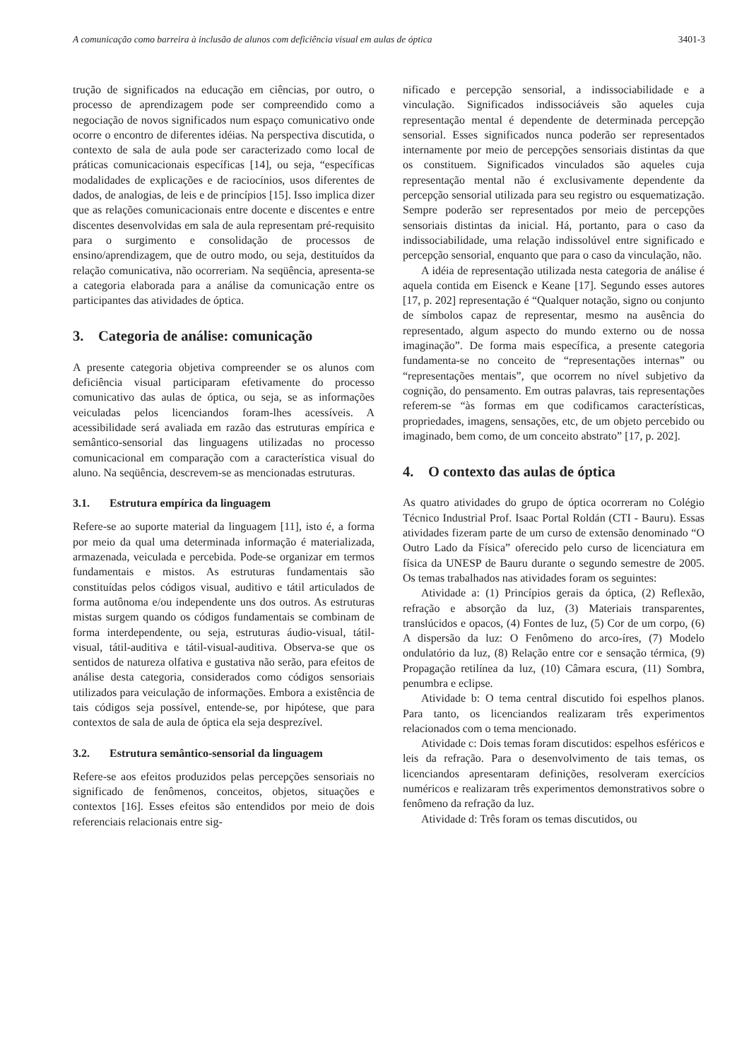A comunicação como barreira à inclusão de alunos com deficiência visual em aulas de óptica 3401-3
trução de significados na educação em ciências, por outro, o processo de aprendizagem pode ser compreendido como a negociação de novos significados num espaço comunicativo onde ocorre o encontro de diferentes idéias. Na perspectiva discutida, o contexto de sala de aula pode ser caracterizado como local de práticas comunicacionais específicas [14], ou seja, “específicas modalidades de explicações e de raciocínios, usos diferentes de dados, de analogias, de leis e de princípios [15]. Isso implica dizer que as relações comunicacionais entre docente e discentes e entre discentes desenvolvidas em sala de aula representam pré-requisito para o surgimento e consolidação de processos de ensino/aprendizagem, que de outro modo, ou seja, destituídos da relação comunicativa, não ocorreriam. Na seqüência, apresenta-se a categoria elaborada para a análise da comunicação entre os participantes das atividades de óptica.
3. Categoria de análise: comunicação
A presente categoria objetiva compreender se os alunos com deficiência visual participaram efetivamente do processo comunicativo das aulas de óptica, ou seja, se as informações veiculadas pelos licenciandos foram-lhes acessíveis. A acessibilidade será avaliada em razão das estruturas empírica e semântico-sensorial das linguagens utilizadas no processo comunicacional em comparação com a característica visual do aluno. Na seqüência, descrevem-se as mencionadas estruturas.
3.1. Estrutura empírica da linguagem
Refere-se ao suporte material da linguagem [11], isto é, a forma por meio da qual uma determinada informação é materializada, armazenada, veiculada e percebida. Pode-se organizar em termos fundamentais e mistos. As estruturas fundamentais são constituídas pelos códigos visual, auditivo e tátil articulados de forma autônoma e/ou independente uns dos outros. As estruturas mistas surgem quando os códigos fundamentais se combinam de forma interdependente, ou seja, estruturas áudio-visual, tátil-visual, tátil-auditiva e tátil-visual-auditiva. Observa-se que os sentidos de natureza olfativa e gustativa não serão, para efeitos de análise desta categoria, considerados como códigos sensoriais utilizados para veiculação de informações. Embora a existência de tais códigos seja possível, entende-se, por hipótese, que para contextos de sala de aula de óptica ela seja desprezível.
3.2. Estrutura semântico-sensorial da linguagem
Refere-se aos efeitos produzidos pelas percepções sensoriais no significado de fenômenos, conceitos, objetos, situações e contextos [16]. Esses efeitos são entendidos por meio de dois referenciais relacionais entre sig-
nificado e percepção sensorial, a indissociabilidade e a vinculação. Significados indissociáveis são aqueles cuja representação mental é dependente de determinada percepção sensorial. Esses significados nunca poderão ser representados internamente por meio de percepções sensoriais distintas da que os constituem. Significados vinculados são aqueles cuja representação mental não é exclusivamente dependente da percepção sensorial utilizada para seu registro ou esquematização. Sempre poderão ser representados por meio de percepções sensoriais distintas da inicial. Há, portanto, para o caso da indissociabilidade, uma relação indissolúvel entre significado e percepção sensorial, enquanto que para o caso da vinculação, não.
A idéia de representação utilizada nesta categoria de análise é aquela contida em Eisenck e Keane [17]. Segundo esses autores [17, p. 202] representação é “Qualquer notação, signo ou conjunto de símbolos capaz de representar, mesmo na ausência do representado, algum aspecto do mundo externo ou de nossa imaginação”. De forma mais específica, a presente categoria fundamenta-se no conceito de “representações internas” ou “representações mentais”, que ocorrem no nível subjetivo da cognição, do pensamento. Em outras palavras, tais representações referem-se “às formas em que codificamos características, propriedades, imagens, sensações, etc, de um objeto percebido ou imaginado, bem como, de um conceito abstrato” [17, p. 202].
4. O contexto das aulas de óptica
As quatro atividades do grupo de óptica ocorreram no Colégio Técnico Industrial Prof. Isaac Portal Roldán (CTI - Bauru). Essas atividades fizeram parte de um curso de extensão denominado “O Outro Lado da Física” oferecido pelo curso de licenciatura em física da UNESP de Bauru durante o segundo semestre de 2005. Os temas trabalhados nas atividades foram os seguintes:
Atividade a: (1) Princípios gerais da óptica, (2) Reflexão, refração e absorção da luz, (3) Materiais transparentes, translúcidos e opacos, (4) Fontes de luz, (5) Cor de um corpo, (6) A dispersão da luz: O Fenômeno do arco-íres, (7) Modelo ondulatório da luz, (8) Relação entre cor e sensação térmica, (9) Propagação retilínea da luz, (10) Câmara escura, (11) Sombra, penumbra e eclipse.
Atividade b: O tema central discutido foi espelhos planos. Para tanto, os licenciandos realizaram três experimentos relacionados com o tema mencionado.
Atividade c: Dois temas foram discutidos: espelhos esféricos e leis da refração. Para o desenvolvimento de tais temas, os licenciandos apresentaram definições, resolveram exercícios numéricos e realizaram três experimentos demonstrativos sobre o fenômeno da refração da luz.
Atividade d: Três foram os temas discutidos, ou